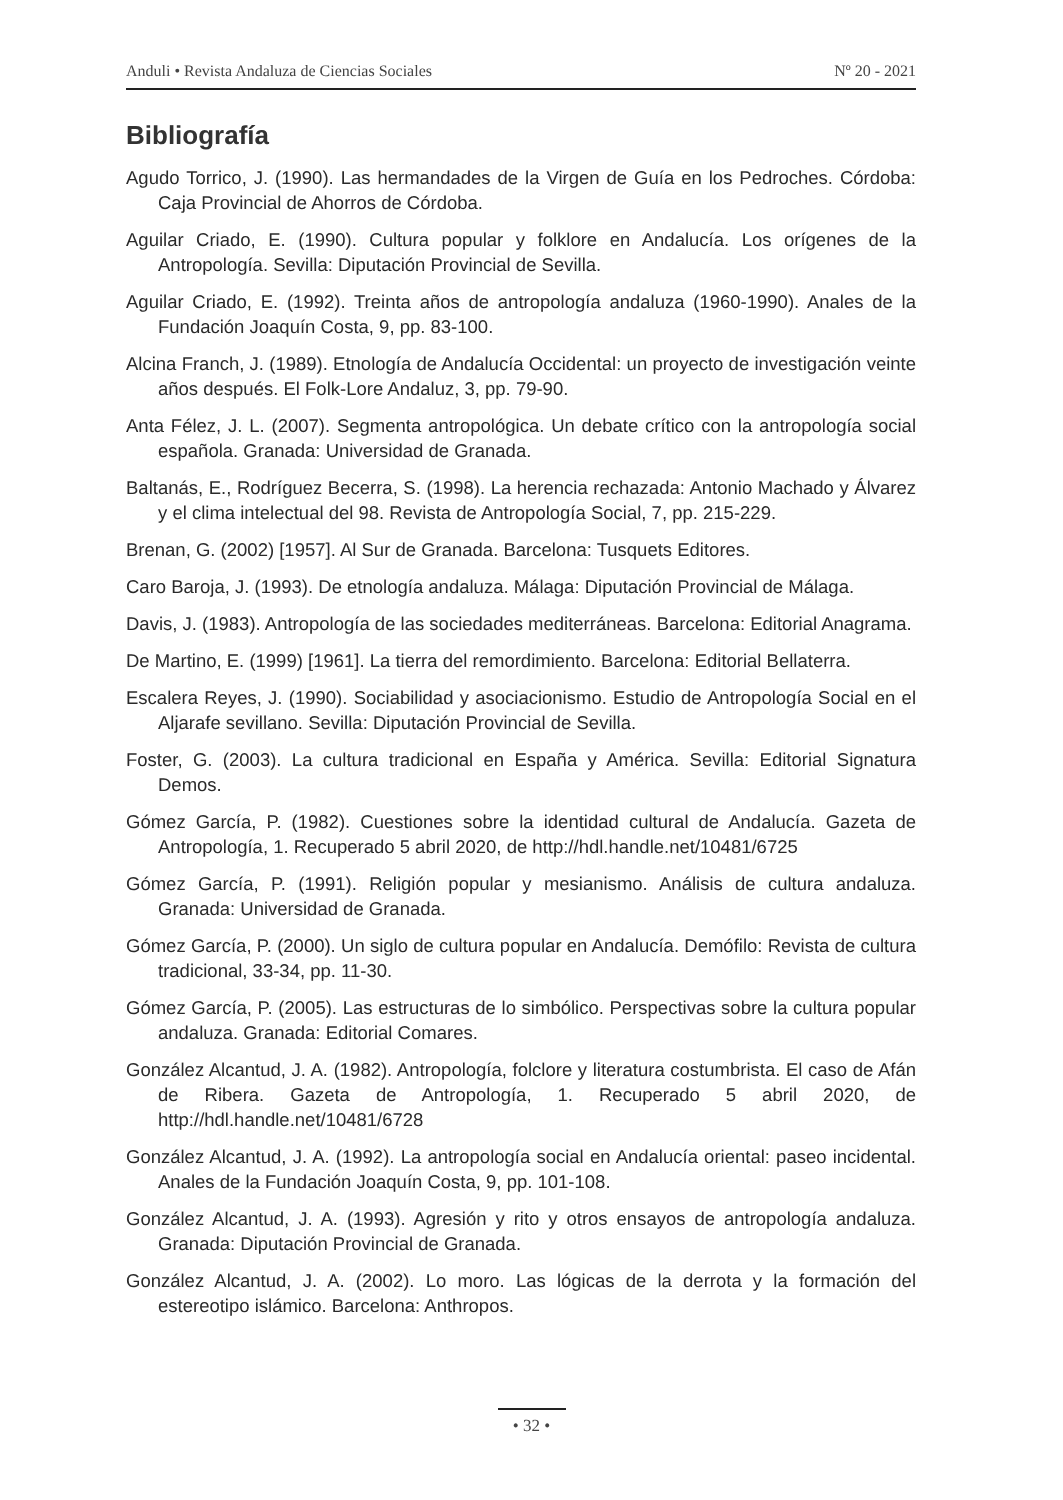Anduli • Revista Andaluza de Ciencias Sociales Nº 20 - 2021
Bibliografía
Agudo Torrico, J. (1990). Las hermandades de la Virgen de Guía en los Pedroches. Córdoba: Caja Provincial de Ahorros de Córdoba.
Aguilar Criado, E. (1990). Cultura popular y folklore en Andalucía. Los orígenes de la Antropología. Sevilla: Diputación Provincial de Sevilla.
Aguilar Criado, E. (1992). Treinta años de antropología andaluza (1960-1990). Anales de la Fundación Joaquín Costa, 9, pp. 83-100.
Alcina Franch, J. (1989). Etnología de Andalucía Occidental: un proyecto de investigación veinte años después. El Folk-Lore Andaluz, 3, pp. 79-90.
Anta Félez, J. L. (2007). Segmenta antropológica. Un debate crítico con la antropología social española. Granada: Universidad de Granada.
Baltanás, E., Rodríguez Becerra, S. (1998). La herencia rechazada: Antonio Machado y Álvarez y el clima intelectual del 98. Revista de Antropología Social, 7, pp. 215-229.
Brenan, G. (2002) [1957]. Al Sur de Granada. Barcelona: Tusquets Editores.
Caro Baroja, J. (1993). De etnología andaluza. Málaga: Diputación Provincial de Málaga.
Davis, J. (1983). Antropología de las sociedades mediterráneas. Barcelona: Editorial Anagrama.
De Martino, E. (1999) [1961]. La tierra del remordimiento. Barcelona: Editorial Bellaterra.
Escalera Reyes, J. (1990). Sociabilidad y asociacionismo. Estudio de Antropología Social en el Aljarafe sevillano. Sevilla: Diputación Provincial de Sevilla.
Foster, G. (2003). La cultura tradicional en España y América. Sevilla: Editorial Signatura Demos.
Gómez García, P. (1982). Cuestiones sobre la identidad cultural de Andalucía. Gazeta de Antropología, 1. Recuperado 5 abril 2020, de http://hdl.handle.net/10481/6725
Gómez García, P. (1991). Religión popular y mesianismo. Análisis de cultura andaluza. Granada: Universidad de Granada.
Gómez García, P. (2000). Un siglo de cultura popular en Andalucía. Demófilo: Revista de cultura tradicional, 33-34, pp. 11-30.
Gómez García, P. (2005). Las estructuras de lo simbólico. Perspectivas sobre la cultura popular andaluza. Granada: Editorial Comares.
González Alcantud, J. A. (1982). Antropología, folclore y literatura costumbrista. El caso de Afán de Ribera. Gazeta de Antropología, 1. Recuperado 5 abril 2020, de http://hdl.handle.net/10481/6728
González Alcantud, J. A. (1992). La antropología social en Andalucía oriental: paseo incidental. Anales de la Fundación Joaquín Costa, 9, pp. 101-108.
González Alcantud, J. A. (1993). Agresión y rito y otros ensayos de antropología andaluza. Granada: Diputación Provincial de Granada.
González Alcantud, J. A. (2002). Lo moro. Las lógicas de la derrota y la formación del estereotipo islámico. Barcelona: Anthropos.
• 32 •